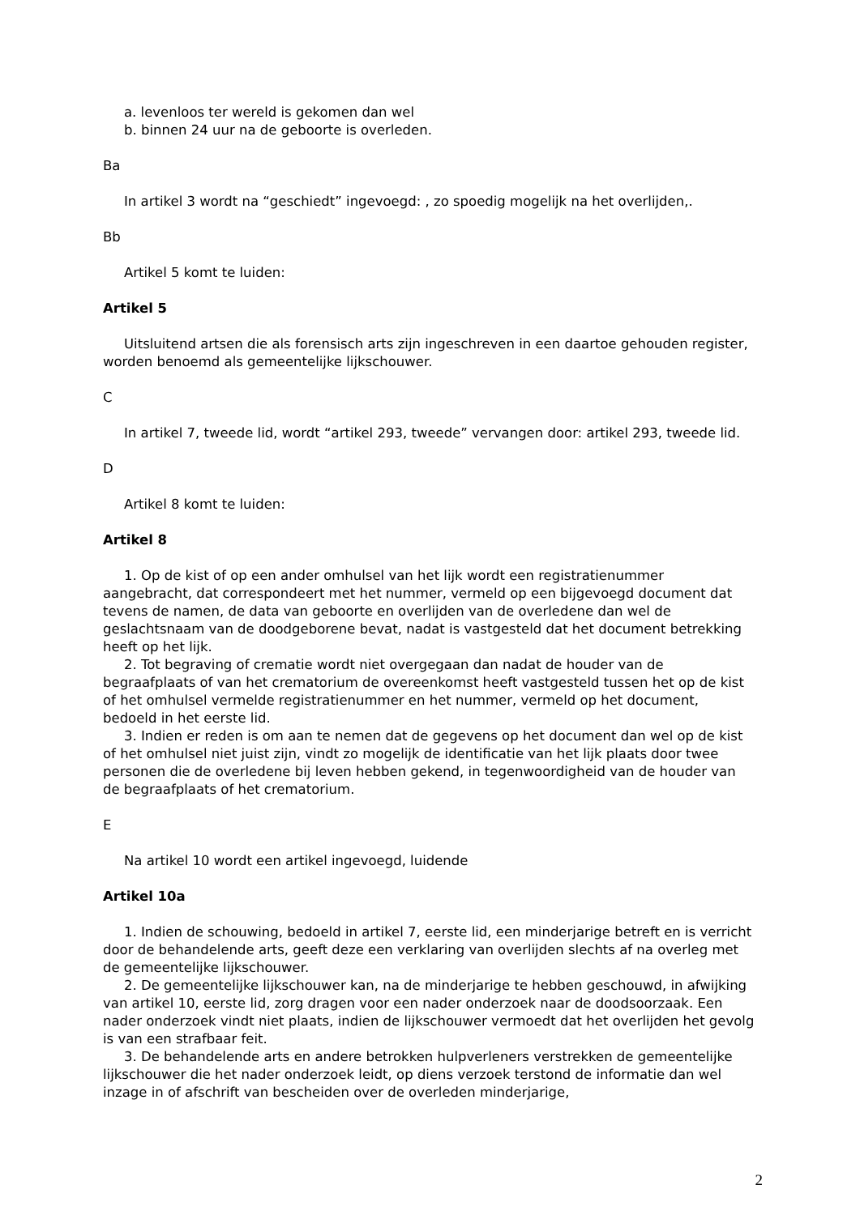a. levenloos ter wereld is gekomen dan wel
b. binnen 24 uur na de geboorte is overleden.
Ba
In artikel 3 wordt na “geschiedt” ingevoegd: , zo spoedig mogelijk na het overlijden,.
Bb
Artikel 5 komt te luiden:
Artikel 5
Uitsluitend artsen die als forensisch arts zijn ingeschreven in een daartoe gehouden register, worden benoemd als gemeentelijke lijkschouwer.
C
In artikel 7, tweede lid, wordt “artikel 293, tweede” vervangen door: artikel 293, tweede lid.
D
Artikel 8 komt te luiden:
Artikel 8
1. Op de kist of op een ander omhulsel van het lijk wordt een registratienummer aangebracht, dat correspondeert met het nummer, vermeld op een bijgevoegd document dat tevens de namen, de data van geboorte en overlijden van de overledene dan wel de geslachtsnaam van de doodgeborene bevat, nadat is vastgesteld dat het document betrekking heeft op het lijk.
2. Tot begraving of crematie wordt niet overgegaan dan nadat de houder van de begraafplaats of van het crematorium de overeenkomst heeft vastgesteld tussen het op de kist of het omhulsel vermelde registratienummer en het nummer, vermeld op het document, bedoeld in het eerste lid.
3. Indien er reden is om aan te nemen dat de gegevens op het document dan wel op de kist of het omhulsel niet juist zijn, vindt zo mogelijk de identificatie van het lijk plaats door twee personen die de overledene bij leven hebben gekend, in tegenwoordigheid van de houder van de begraafplaats of het crematorium.
E
Na artikel 10 wordt een artikel ingevoegd, luidende
Artikel 10a
1. Indien de schouwing, bedoeld in artikel 7, eerste lid, een minderjarige betreft en is verricht door de behandelende arts, geeft deze een verklaring van overlijden slechts af na overleg met de gemeentelijke lijkschouwer.
2. De gemeentelijke lijkschouwer kan, na de minderjarige te hebben geschouwd, in afwijking van artikel 10, eerste lid, zorg dragen voor een nader onderzoek naar de doodsoorzaak. Een nader onderzoek vindt niet plaats, indien de lijkschouwer vermoedt dat het overlijden het gevolg is van een strafbaar feit.
3. De behandelende arts en andere betrokken hulpverleners verstrekken de gemeentelijke lijkschouwer die het nader onderzoek leidt, op diens verzoek terstond de informatie dan wel inzage in of afschrift van bescheiden over de overleden minderjarige,
2